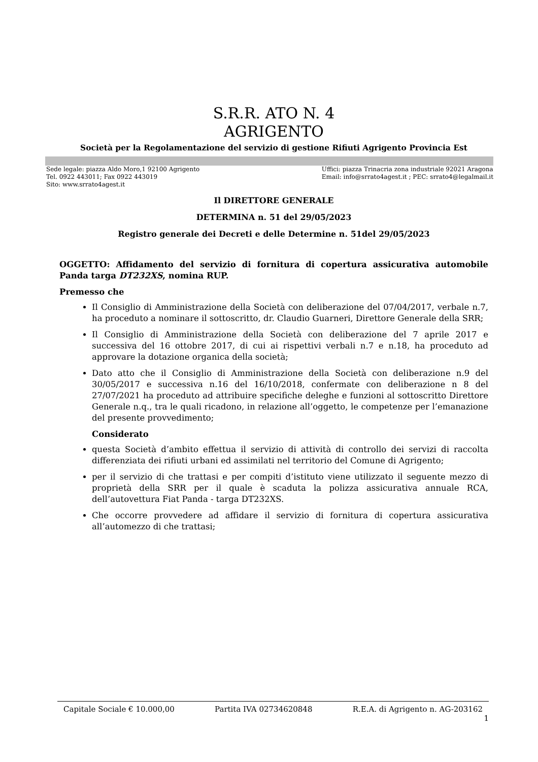S.R.R. ATO N. 4
AGRIGENTO
Società per la Regolamentazione del servizio di gestione Rifiuti Agrigento Provincia Est
Sede legale: piazza Aldo Moro,1 92100 Agrigento
Tel. 0922 443011; Fax 0922 443019
Sito: www.srrato4agest.it
Uffici: piazza Trinacria zona industriale 92021 Aragona
Email: info@srrato4agest.it ; PEC: srrato4@legalmail.it
Il DIRETTORE GENERALE
DETERMINA n. 51 del 29/05/2023
Registro generale dei Decreti e delle Determine n. 51del 29/05/2023
OGGETTO: Affidamento del servizio di fornitura di copertura assicurativa automobile Panda targa DT232XS, nomina RUP.
Premesso che
Il Consiglio di Amministrazione della Società con deliberazione del 07/04/2017, verbale n.7, ha proceduto a nominare il sottoscritto, dr. Claudio Guarneri, Direttore Generale della SRR;
Il Consiglio di Amministrazione della Società con deliberazione del 7 aprile 2017 e successiva del 16 ottobre 2017, di cui ai rispettivi verbali n.7 e n.18, ha proceduto ad approvare la dotazione organica della società;
Dato atto che il Consiglio di Amministrazione della Società con deliberazione n.9 del 30/05/2017 e successiva n.16 del 16/10/2018, confermate con deliberazione n 8 del 27/07/2021 ha proceduto ad attribuire specifiche deleghe e funzioni al sottoscritto Direttore Generale n.q., tra le quali ricadono, in relazione all’oggetto, le competenze per l’emanazione del presente provvedimento;
Considerato
questa Società d’ambito effettua il servizio di attività di controllo dei servizi di raccolta differenziata dei rifiuti urbani ed assimilati nel territorio del Comune di Agrigento;
per il servizio di che trattasi e per compiti d’istituto viene utilizzato il seguente mezzo di proprietà della SRR per il quale è scaduta la polizza assicurativa annuale RCA, dell’autovettura Fiat Panda - targa DT232XS.
Che occorre provvedere ad affidare il servizio di fornitura di copertura assicurativa all’automezzo di che trattasi;
Capitale Sociale € 10.000,00 Partita IVA 02734620848 R.E.A. di Agrigento n. AG-203162
1